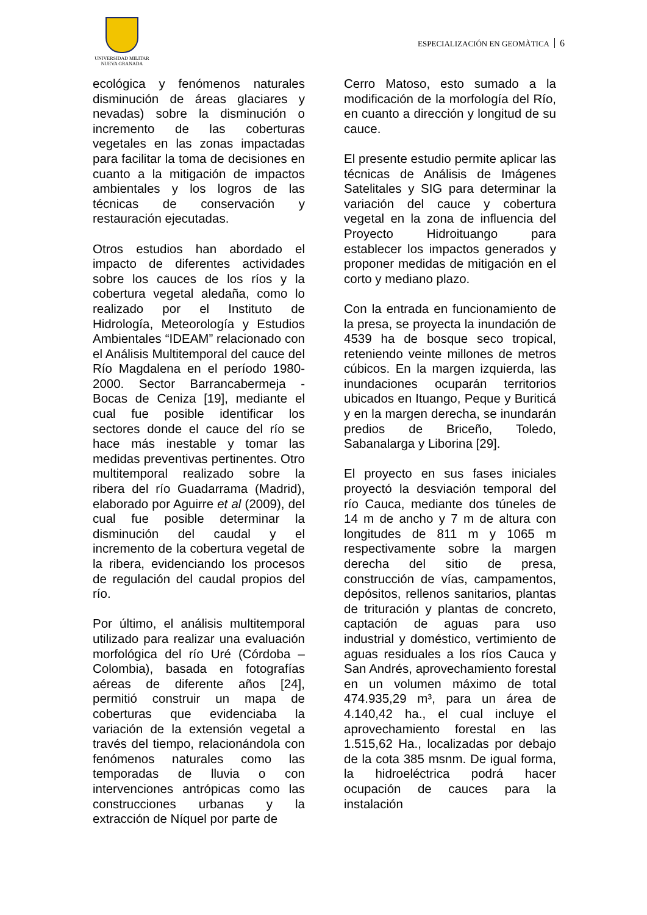UNIVERSIDAD MILITAR
NUEVA GRANADA
ESPECIALIZACIÓN EN GEOMÀTICA 6
ecológica y fenómenos naturales disminución de áreas glaciares y nevadas) sobre la disminución o incremento de las coberturas vegetales en las zonas impactadas para facilitar la toma de decisiones en cuanto a la mitigación de impactos ambientales y los logros de las técnicas de conservación y restauración ejecutadas.
Otros estudios han abordado el impacto de diferentes actividades sobre los cauces de los ríos y la cobertura vegetal aledaña, como lo realizado por el Instituto de Hidrología, Meteorología y Estudios Ambientales “IDEAM” relacionado con el Análisis Multitemporal del cauce del Río Magdalena en el período 1980-2000. Sector Barrancabermeja - Bocas de Ceniza [19], mediante el cual fue posible identificar los sectores donde el cauce del río se hace más inestable y tomar las medidas preventivas pertinentes. Otro multitemporal realizado sobre la ribera del río Guadarrama (Madrid), elaborado por Aguirre et al (2009), del cual fue posible determinar la disminución del caudal y el incremento de la cobertura vegetal de la ribera, evidenciando los procesos de regulación del caudal propios del río.
Por último, el análisis multitemporal utilizado para realizar una evaluación morfológica del río Uré (Córdoba – Colombia), basada en fotografías aéreas de diferente años [24], permitió construir un mapa de coberturas que evidenciaba la variación de la extensión vegetal a través del tiempo, relacionándola con fenómenos naturales como las temporadas de lluvia o con intervenciones antrópicas como las construcciones urbanas y la extracción de Níquel por parte de
Cerro Matoso, esto sumado a la modificación de la morfología del Río, en cuanto a dirección y longitud de su cauce.
El presente estudio permite aplicar las técnicas de Análisis de Imágenes Satelitales y SIG para determinar la variación del cauce y cobertura vegetal en la zona de influencia del Proyecto Hidroituango para establecer los impactos generados y proponer medidas de mitigación en el corto y mediano plazo.
Con la entrada en funcionamiento de la presa, se proyecta la inundación de 4539 ha de bosque seco tropical, reteniendo veinte millones de metros cúbicos. En la margen izquierda, las inundaciones ocuparán territorios ubicados en Ituango, Peque y Buriticá y en la margen derecha, se inundarán predios de Briceño, Toledo, Sabanalarga y Liborina [29].
El proyecto en sus fases iniciales proyectó la desviación temporal del río Cauca, mediante dos túneles de 14 m de ancho y 7 m de altura con longitudes de 811 m y 1065 m respectivamente sobre la margen derecha del sitio de presa, construcción de vías, campamentos, depósitos, rellenos sanitarios, plantas de trituración y plantas de concreto, captación de aguas para uso industrial y doméstico, vertimiento de aguas residuales a los ríos Cauca y San Andrés, aprovechamiento forestal en un volumen máximo de total 474.935,29 m³, para un área de 4.140,42 ha., el cual incluye el aprovechamiento forestal en las 1.515,62 Ha., localizadas por debajo de la cota 385 msnm. De igual forma, la hidroeléctrica podrá hacer ocupación de cauces para la instalación